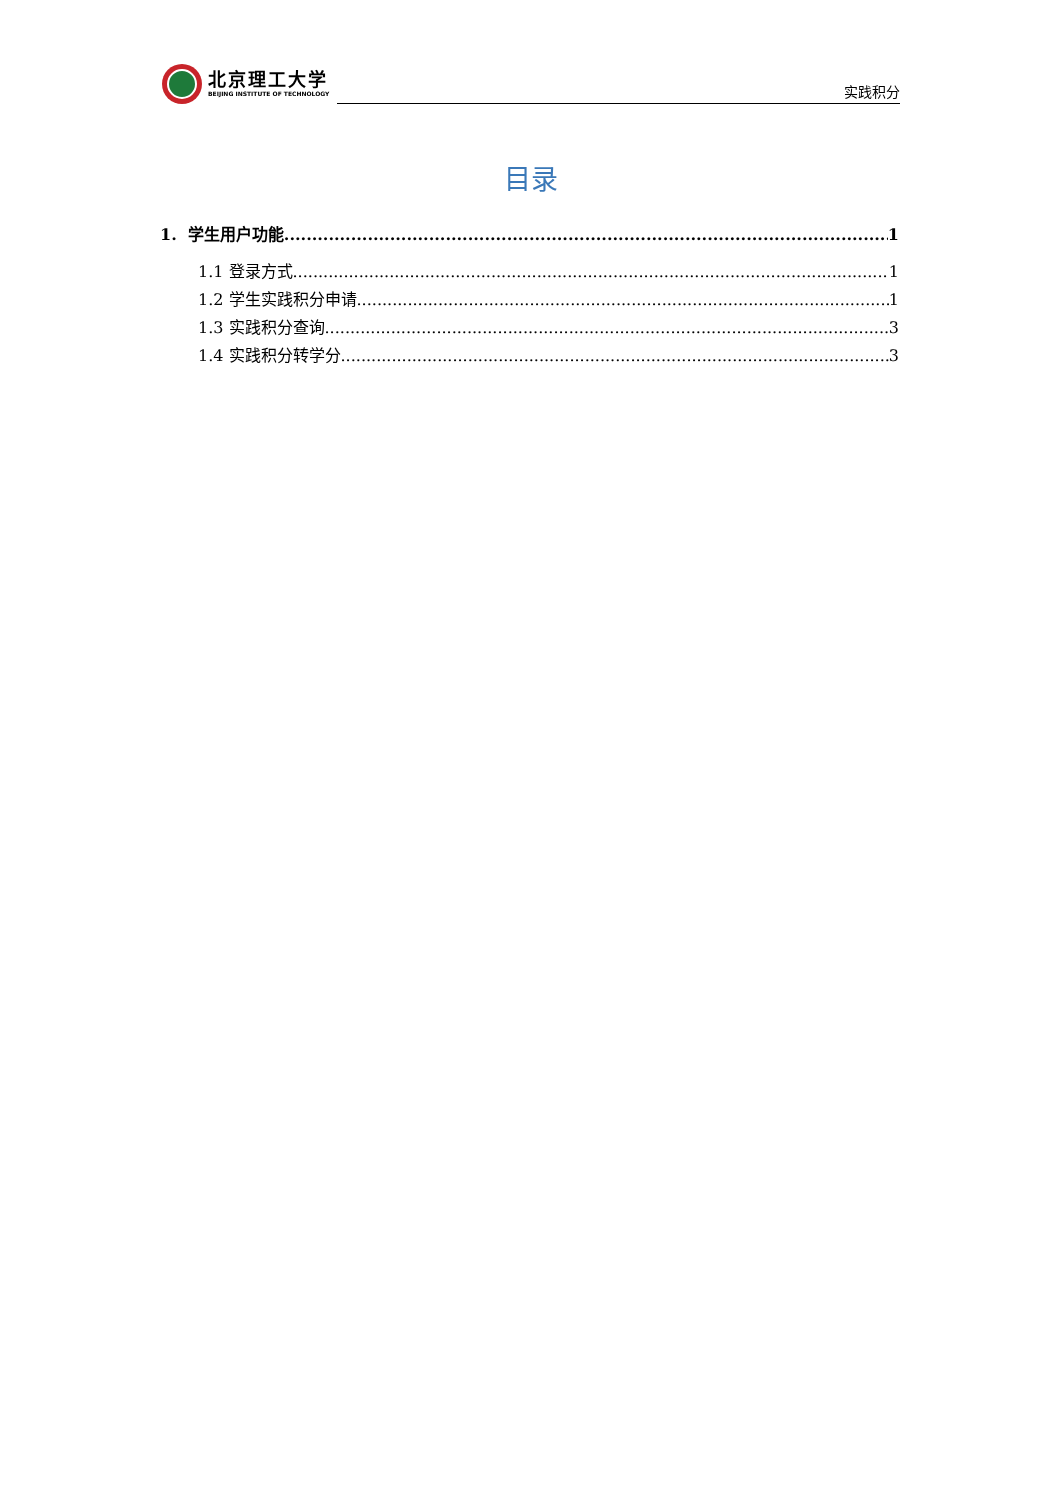北京理工大学
BEIJING INSTITUTE OF TECHNOLOGY
实践积分
目录
1. 学生用户功能 1
1.1 登录方式 1
1.2 学生实践积分申请 1
1.3 实践积分查询 3
1.4 实践积分转学分 3